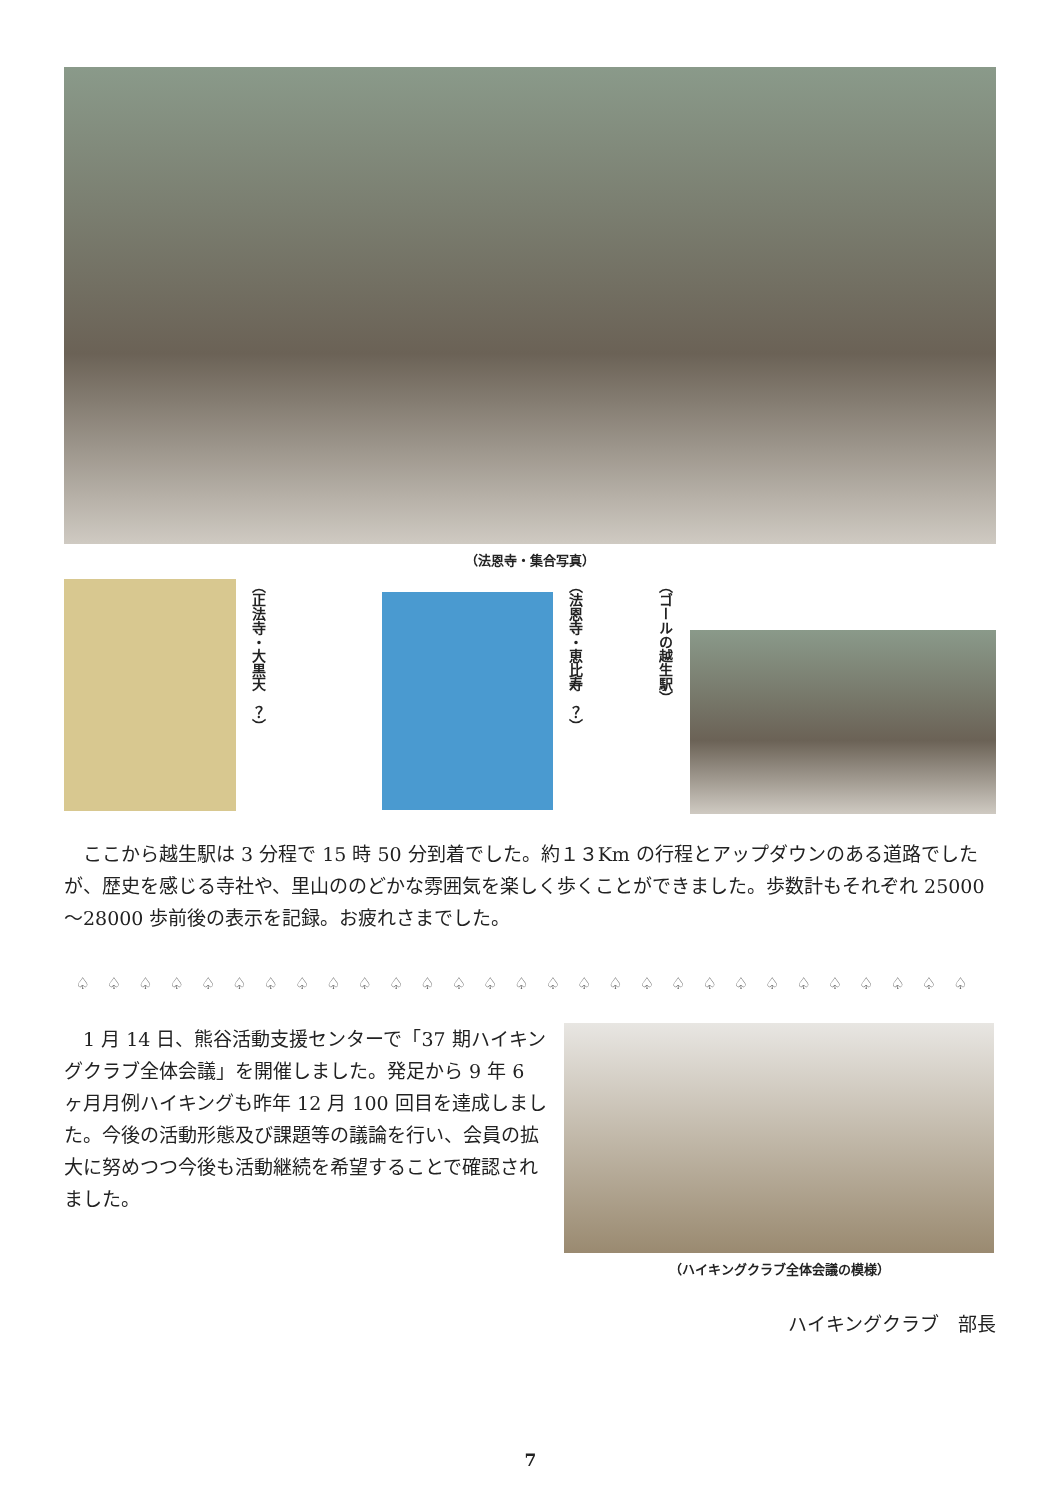（法恩寺・集合写真）
（正法寺・大黒天　？）
（法恩寺・恵比寿　？）
（ゴールの越生駅）
ここから越生駅は 3 分程で 15 時 50 分到着でした。約１３Km の行程とアップダウンのある道路でしたが、歴史を感じる寺社や、里山ののどかな雰囲気を楽しく歩くことができました。歩数計もそれぞれ 25000～28000 歩前後の表示を記録。お疲れさまでした。
♤♤♤♤♤♤♤♤♤♤♤♤♤♤♤♤♤♤♤♤♤♤♤♤♤♤♤♤♤
1 月 14 日、熊谷活動支援センターで「37 期ハイキングクラブ全体会議」を開催しました。発足から 9 年 6 ヶ月月例ハイキングも昨年 12 月 100 回目を達成しました。今後の活動形態及び課題等の議論を行い、会員の拡大に努めつつ今後も活動継続を希望することで確認されました。
（ハイキングクラブ全体会議の模様）
ハイキングクラブ　部長
7